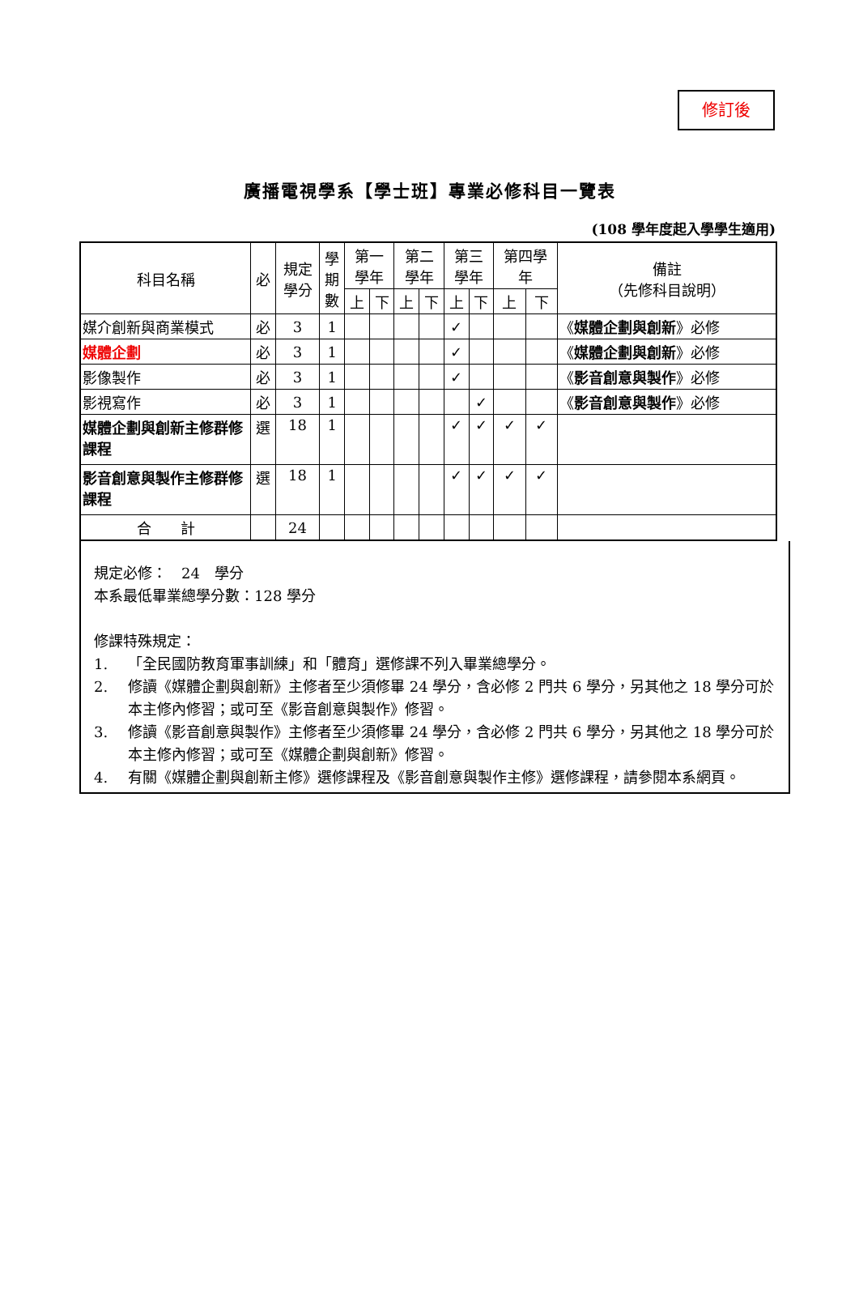修訂後
廣播電視學系【學士班】專業必修科目一覽表
(108 學年度起入學學生適用)
| 科目名稱 | 必 | 規定 學分 | 學 期 數 | 第一 學年 | | 第二 學年 | | 第三 學年 | | 第四學 年 | | 備註 （先修科目說明） |
| --- | --- | --- | --- | --- | --- | --- | --- | --- | --- | --- | --- | --- |
| | | | | 上 | 下 | 上 | 下 | 上 | 下 | 上 | 下 | |
| 媒介創新與商業模式 | 必 | 3 | 1 | | | | | ✓ | | | | 《 媒體企劃與創新 》必修 |
| 媒體企劃 | 必 | 3 | 1 | | | | | ✓ | | | | 《 媒體企劃與創新 》必修 |
| 影像製作 | 必 | 3 | 1 | | | | | ✓ | | | | 《 影音創意與製作 》必修 |
| 影視寫作 | 必 | 3 | 1 | | | | | | ✓ | | | 《 影音創意與製作 》必修 |
| 媒體企劃與創新主修群修課程 | 選 | 18 | 1 | | | | | ✓ | ✓ | ✓ | ✓ | |
| 影音創意與製作主修群修課程 | 選 | 18 | 1 | | | | | ✓ | ✓ | ✓ | ✓ | |
| 合 計 | | 24 | | | | | | | | | | |
規定必修：　24　學分
本系最低畢業總學分數：128 學分
修課特殊規定：
1. 「全民國防教育軍事訓練」和「體育」選修課不列入畢業總學分。
2. 修讀《媒體企劃與創新》主修者至少須修畢 24 學分，含必修 2 門共 6 學分，另其他之 18 學分可於本主修內修習；或可至《影音創意與製作》修習。
3. 修讀《影音創意與製作》主修者至少須修畢 24 學分，含必修 2 門共 6 學分，另其他之 18 學分可於本主修內修習；或可至《媒體企劃與創新》修習。
4. 有關《媒體企劃與創新主修》選修課程及《影音創意與製作主修》選修課程，請參閱本系網頁。